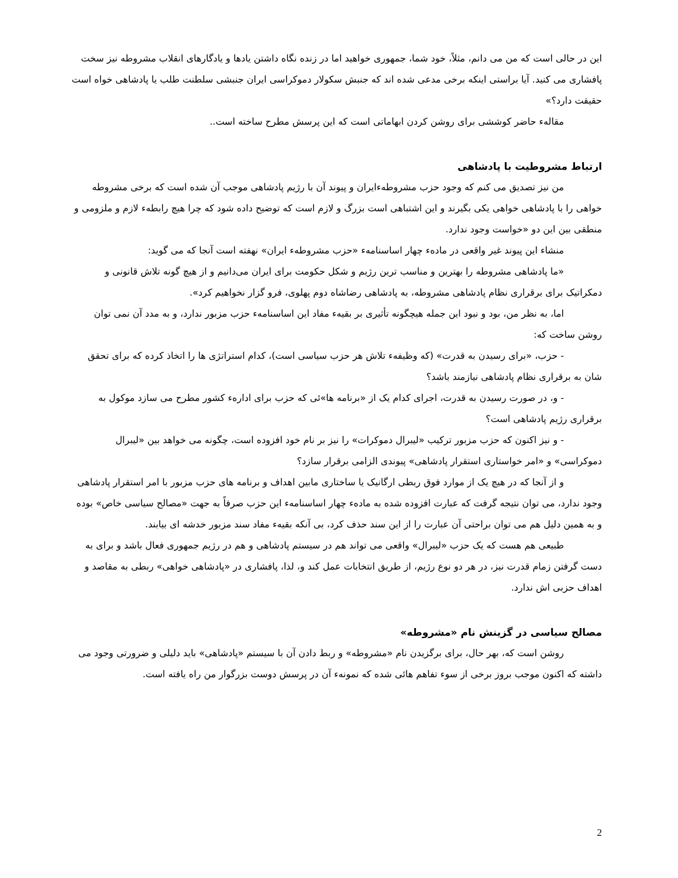این در حالی است که من می دانم، مثلاً، خود شما، جمهوری خواهید اما در زنده نگاه داشتن یادها و یادگارهای انقلاب مشروطه نیز سخت پافشاری می کنید. آیا براستی اینکه برخی مدعی شده اند که جنبش سکولار دموکراسی ایران جنبشی سلطنت طلب یا پادشاهی خواه است حقیقت دارد؟»
مقالهء حاضر کوششی برای روشن کردن ابهاماتی است که این پرسش مطرح ساخته است..
ارتباط مشروطیت با پادشاهی
من نیز تصدیق می کنم که وجود حزب مشروطهءایران و پیوند آن با رژیم پادشاهی موجب آن شده است که برخی مشروطه خواهی را با پادشاهی خواهی یکی بگیرند و این اشتباهی است بزرگ و لازم است که توضیح داده شود که چرا هیچ رابطهء لازم و ملزومی و منطقی بین این دو «خواست وجود ندارد.
منشاء این پیوند غیر واقعی در مادهء چهار اساسنامهء «حزب مشروطهء ایران» نهفته است آنجا که می گوید:
«ما پادشاهی مشروطه را بهترین و مناسب ترین رژیم و شکل حکومت برای ایران می‌دانیم و از هیچ گونه تلاش قانونی و دمکراتیک برای برقراری نظام پادشاهی مشروطه، به پادشاهی رضاشاه دوم پهلوی، فرو گزار نخواهیم کرد».
اما، به نظر من، بود و نبود این جمله هیچگونه تأثیری بر بقیهء مفاد این اساسنامهء حزب مزبور ندارد، و به مدد آن نمی توان روشن ساخت که:
- حزب، «برای رسیدن به قدرت» (که وظیفهء تلاش هر حزب سیاسی است)، کدام استراتژی ها را اتخاذ کرده که برای تحقق شان به برقراری نظام پادشاهی نیازمند باشد؟
- و، در صورت رسیدن به قدرت، اجرای کدام یک از «برنامه ها»ئی که حزب برای ادارهء کشور مطرح می سازد موکول به برقراری رژیم پادشاهی است؟
- و نیز اکنون که حزب مزبور ترکیب «لیبرال دموکرات» را نیز بر نام خود افزوده است، چگونه می خواهد بین «لیبرال دموکراسی» و «امر خواستاری استقرار پادشاهی» پیوندی الزامی برقرار سازد؟
و از آنجا که در هیچ یک از موارد فوق ربطی ارگانیک یا ساختاری مابین اهداف و برنامه های حزب مزبور با امر استقرار پادشاهی وجود ندارد، می توان نتیجه گرفت که عبارت افزوده شده به مادهء چهار اساسنامهء این حزب صرفاً به جهت «مصالح سیاسی خاص» بوده و به همین دلیل هم می توان براحتی آن عبارت را از این سند حذف کرد، بی آنکه بقیهء مفاد سند مزبور خدشه ای بیابند.
طبیعی هم هست که یک حزب «لیبرال» واقعی می تواند هم در سیستم پادشاهی و هم در رژیم جمهوری فعال باشد و برای به دست گرفتن زمام قدرت نیز، در هر دو نوع رژیم، از طریق انتخابات عمل کند و، لذا، پافشاری در «پادشاهی خواهی» ربطی به مقاصد و اهداف حزبی اش ندارد.
مصالح سیاسی در گزینش نام «مشروطه»
روشن است که، بهر حال، برای برگزیدن نام «مشروطه» و ربط دادن آن با سیستم «پادشاهی» باید دلیلی و ضرورتی وجود می داشته که اکنون موجب بروز برخی از سوء تفاهم هائی شده که نمونهء آن در پرسش دوست بزرگوار من راه یافته است.
2